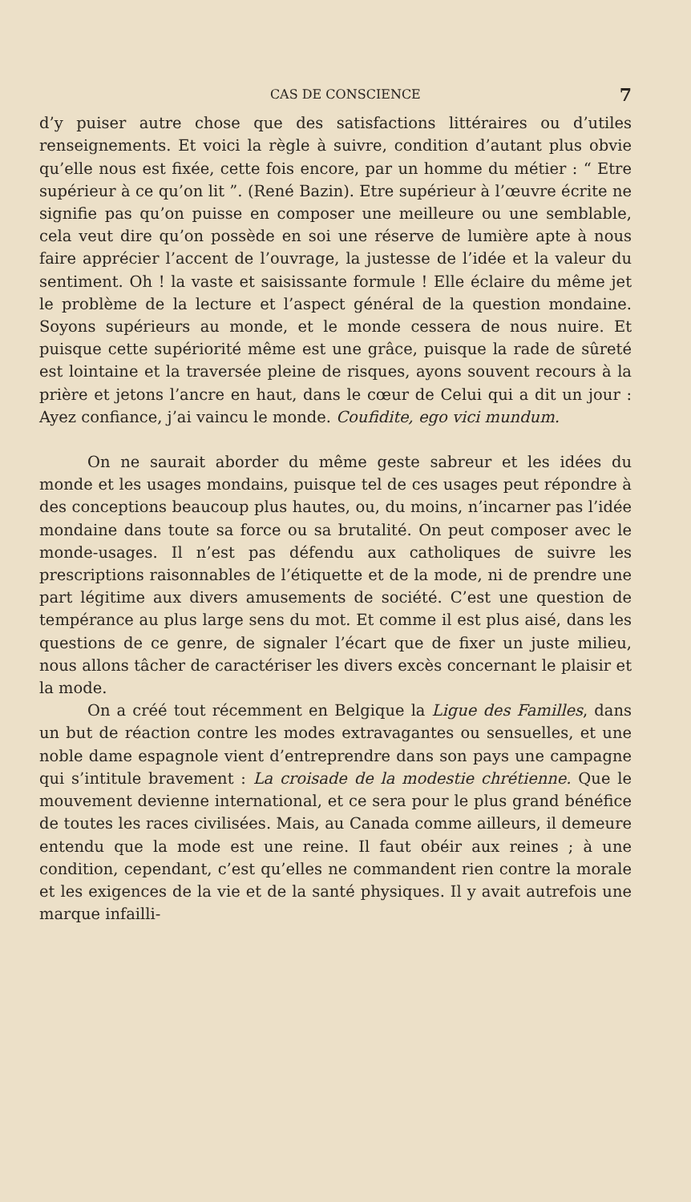CAS DE CONSCIENCE 7
d’y puiser autre chose que des satisfactions littéraires ou d’utiles renseignements. Et voici la règle à suivre, condition d’autant plus obvie qu’elle nous est fixée, cette fois encore, par un homme du métier : “ Etre supérieur à ce qu’on lit ”. (René Bazin). Etre supérieur à l’œuvre écrite ne signifie pas qu’on puisse en composer une meilleure ou une semblable, cela veut dire qu’on possède en soi une réserve de lumière apte à nous faire apprécier l’accent de l’ouvrage, la justesse de l’idée et la valeur du sentiment. Oh ! la vaste et saisissante formule ! Elle éclaire du même jet le problème de la lecture et l’aspect général de la question mondaine. Soyons supérieurs au monde, et le monde cessera de nous nuire. Et puisque cette supériorité même est une grâce, puisque la rade de sûreté est lointaine et la traversée pleine de risques, ayons souvent recours à la prière et jetons l’ancre en haut, dans le cœur de Celui qui a dit un jour : Ayez confiance, j’ai vaincu le monde. Coufidite, ego vici mundum.
On ne saurait aborder du même geste sabreur et les idées du monde et les usages mondains, puisque tel de ces usages peut répondre à des conceptions beaucoup plus hautes, ou, du moins, n’incarner pas l’idée mondaine dans toute sa force ou sa brutalité. On peut composer avec le monde-usages. Il n’est pas défendu aux catholiques de suivre les prescriptions raisonnables de l’étiquette et de la mode, ni de prendre une part légitime aux divers amusements de société. C’est une question de tempérance au plus large sens du mot. Et comme il est plus aisé, dans les questions de ce genre, de signaler l’écart que de fixer un juste milieu, nous allons tâcher de caractériser les divers excès concernant le plaisir et la mode.
On a créé tout récemment en Belgique la Ligue des Familles, dans un but de réaction contre les modes extravagantes ou sensuelles, et une noble dame espagnole vient d’entreprendre dans son pays une campagne qui s’intitule bravement : La croisade de la modestie chrétienne. Que le mouvement devienne international, et ce sera pour le plus grand bénéfice de toutes les races civilisées. Mais, au Canada comme ailleurs, il demeure entendu que la mode est une reine. Il faut obéir aux reines ; à une condition, cependant, c’est qu’elles ne commandent rien contre la morale et les exigences de la vie et de la santé physiques. Il y avait autrefois une marque infailli-